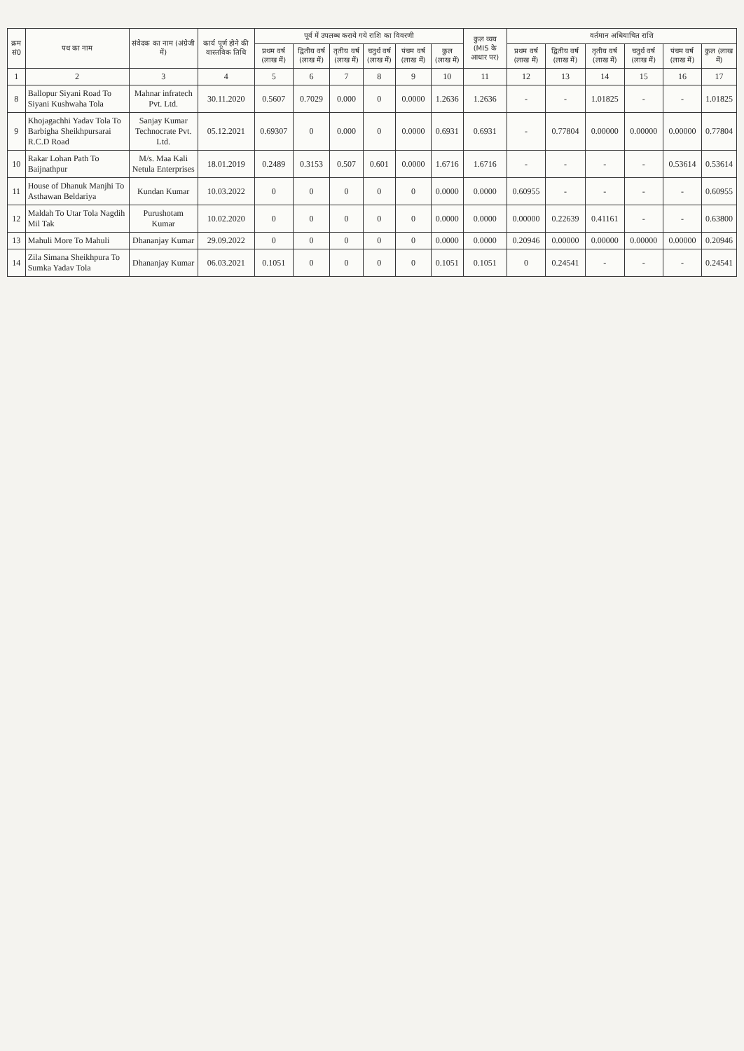| क्रम सं0 | पथ का नाम | संवेदक का नाम (अंग्रेजी में) | कार्य पूर्ण होने की वास्तविक तिथि | पूर्व में उपलब्ध कराये गये राशि का विवरणी | | | | | | कुल व्यय (MIS के आधार पर) | वर्तमान अधियाचित राशि | | | | | |
| --- | --- | --- | --- | --- | --- | --- | --- | --- | --- | --- | --- | --- | --- | --- | --- | --- |
| | | | | प्रथम वर्ष (लाख में) | द्वितीय वर्ष (लाख में) | तृतीय वर्ष (लाख में) | चतुर्थ वर्ष (लाख में) | पंचम वर्ष (लाख में) | कुल (लाख में) | | प्रथम वर्ष (लाख में) | द्वितीय वर्ष (लाख में) | तृतीय वर्ष (लाख में) | चतुर्थ वर्ष (लाख में) | पंचम वर्ष (लाख में) | कुल (लाख में) |
| 1 | 2 | 3 | 4 | 5 | 6 | 7 | 8 | 9 | 10 | 11 | 12 | 13 | 14 | 15 | 16 | 17 |
| 8 | Ballopur Siyani Road To Siyani Kushwaha Tola | Mahnar infratech Pvt. Ltd. | 30.11.2020 | 0.5607 | 0.7029 | 0.000 | 0 | 0.0000 | 1.2636 | 1.2636 | - | - | 1.01825 | - | - | 1.01825 |
| 9 | Khojagachhi Yadav Tola To Barbigha Sheikhpursarai R.C.D Road | Sanjay Kumar Technocrate Pvt. Ltd. | 05.12.2021 | 0.69307 | 0 | 0.000 | 0 | 0.0000 | 0.6931 | 0.6931 | - | 0.77804 | 0.00000 | 0.00000 | 0.00000 | 0.77804 |
| 10 | Rakar Lohan Path To Baijnathpur | M/s. Maa Kali Netula Enterprises | 18.01.2019 | 0.2489 | 0.3153 | 0.507 | 0.601 | 0.0000 | 1.6716 | 1.6716 | - | - | - | - | 0.53614 | 0.53614 |
| 11 | House of Dhanuk Manjhi To Asthawan Beldariya | Kundan Kumar | 10.03.2022 | 0 | 0 | 0 | 0 | 0 | 0.0000 | 0.0000 | 0.60955 | - | - | - | - | 0.60955 |
| 12 | Maldah To Utar Tola Nagdih Mil Tak | Purushotam Kumar | 10.02.2020 | 0 | 0 | 0 | 0 | 0 | 0.0000 | 0.0000 | 0.00000 | 0.22639 | 0.41161 | - | - | 0.63800 |
| 13 | Mahuli More To Mahuli | Dhananjay Kumar | 29.09.2022 | 0 | 0 | 0 | 0 | 0 | 0.0000 | 0.0000 | 0.20946 | 0.00000 | 0.00000 | 0.00000 | 0.00000 | 0.20946 |
| 14 | Zila Simana Sheikhpura To Sumka Yadav Tola | Dhananjay Kumar | 06.03.2021 | 0.1051 | 0 | 0 | 0 | 0 | 0.1051 | 0.1051 | 0 | 0.24541 | - | - | - | 0.24541 |